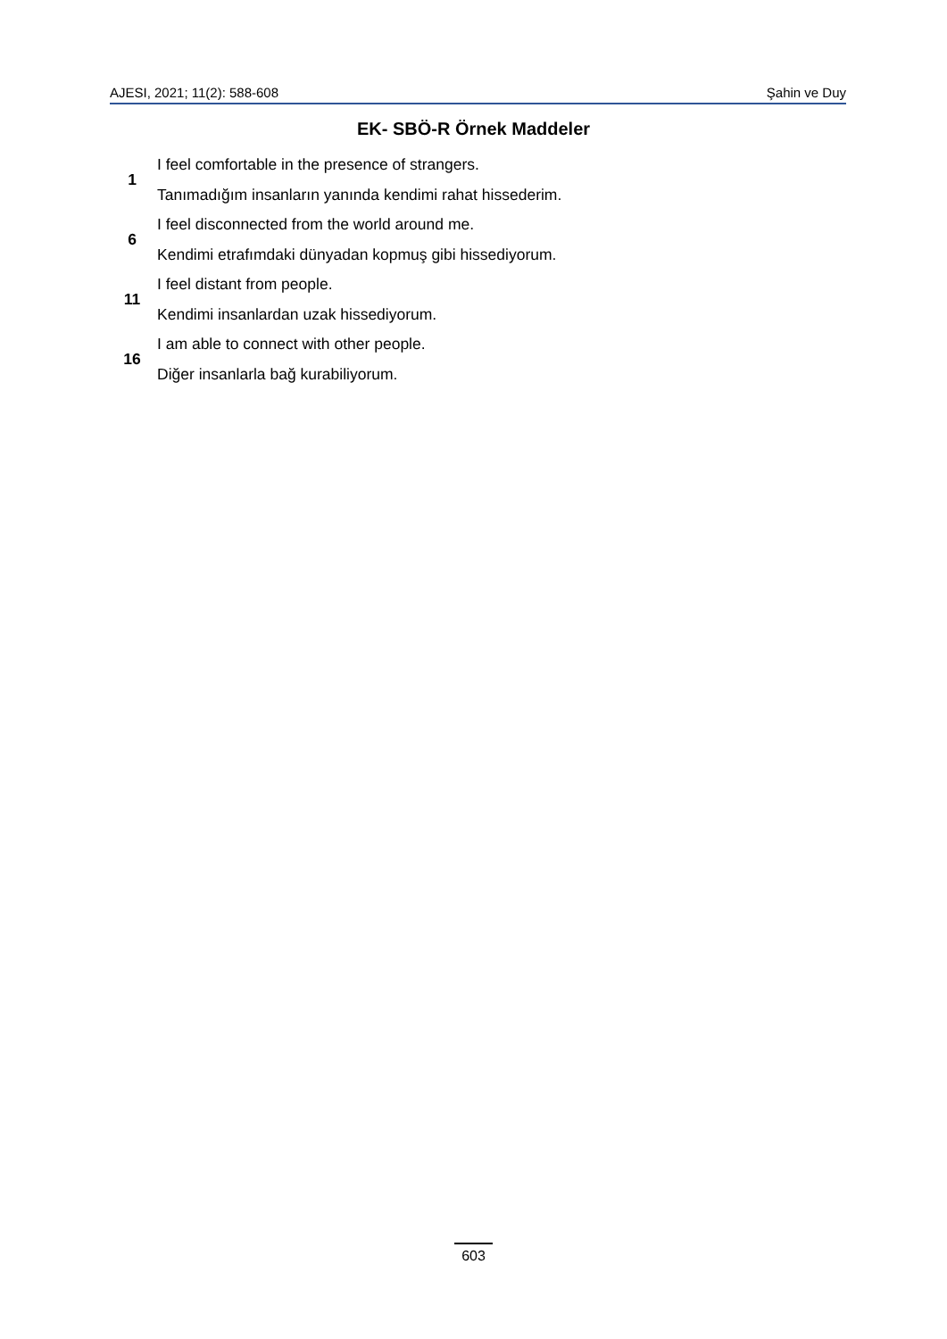AJESI, 2021; 11(2): 588-608 Şahin ve Duy
EK- SBÖ-R Örnek Maddeler
| 1 | I feel comfortable in the presence of strangers. |
| | Tanımadığım insanların yanında kendimi rahat hissederim. |
| 6 | I feel disconnected from the world around me. |
| | Kendimi etrafımdaki dünyadan kopmuş gibi hissediyorum. |
| 11 | I feel distant from people. |
| | Kendimi insanlardan uzak hissediyorum. |
| 16 | I am able to connect with other people. |
| | Diğer insanlarla bağ kurabiliyorum. |
603